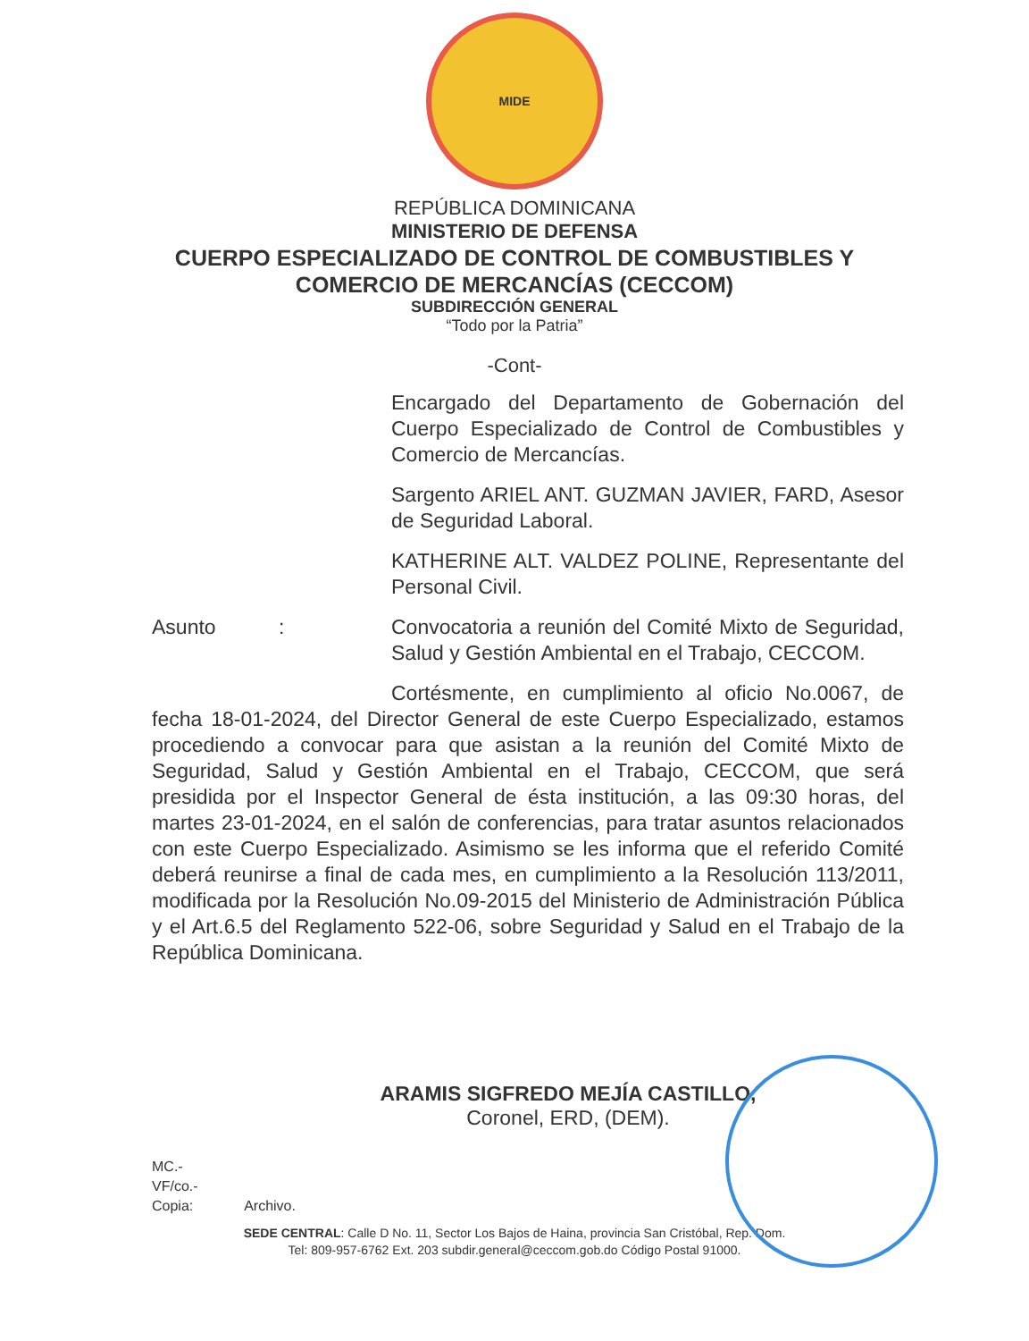MIDE
REPÚBLICA DOMINICANA
MINISTERIO DE DEFENSA
CUERPO ESPECIALIZADO DE CONTROL DE COMBUSTIBLES Y
COMERCIO DE MERCANCÍAS (CECCOM)
SUBDIRECCIÓN GENERAL
“Todo por la Patria”
-Cont-
Encargado del Departamento de Gobernación del Cuerpo Especializado de Control de Combustibles y Comercio de Mercancías.
Sargento ARIEL ANT. GUZMAN JAVIER, FARD, Asesor de Seguridad Laboral.
KATHERINE ALT. VALDEZ POLINE, Representante del Personal Civil.
Asunto : Convocatoria a reunión del Comité Mixto de Seguridad, Salud y Gestión Ambiental en el Trabajo, CECCOM.
Cortésmente, en cumplimiento al oficio No.0067, de fecha 18-01-2024, del Director General de este Cuerpo Especializado, estamos procediendo a convocar para que asistan a la reunión del Comité Mixto de Seguridad, Salud y Gestión Ambiental en el Trabajo, CECCOM, que será presidida por el Inspector General de ésta institución, a las 09:30 horas, del martes 23-01-2024, en el salón de conferencias, para tratar asuntos relacionados con este Cuerpo Especializado. Asimismo se les informa que el referido Comité deberá reunirse a final de cada mes, en cumplimiento a la Resolución 113/2011, modificada por la Resolución No.09-2015 del Ministerio de Administración Pública y el Art.6.5 del Reglamento 522-06, sobre Seguridad y Salud en el Trabajo de la República Dominicana.
ARAMIS SIGFREDO MEJÍA CASTILLO,
Coronel, ERD, (DEM).
MC.-
VF/co.-
Copia: Archivo.
SEDE CENTRAL: Calle D No. 11, Sector Los Bajos de Haina, provincia San Cristóbal, Rep. Dom.
Tel: 809-957-6762 Ext. 203 subdir.general@ceccom.gob.do Código Postal 91000.